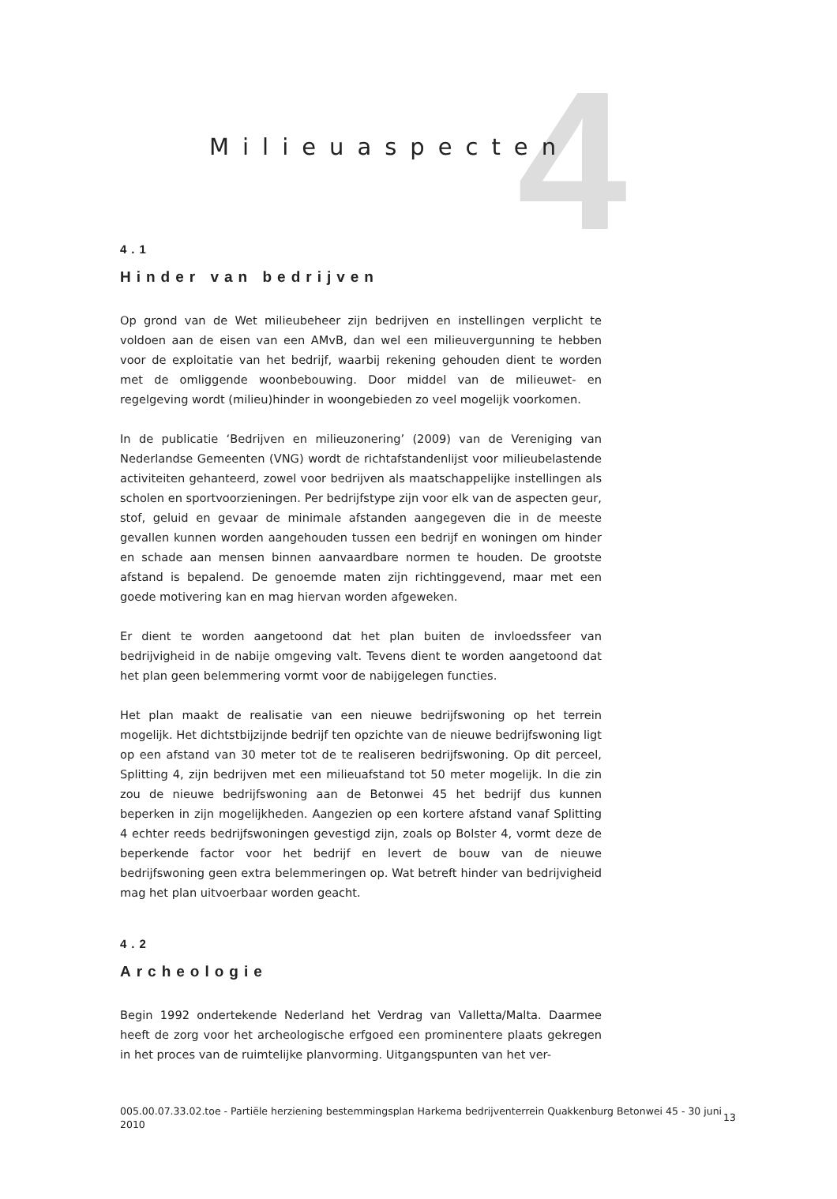4
Milieuaspecten
4.1
Hinder van bedrijven
Op grond van de Wet milieubeheer zijn bedrijven en instellingen verplicht te voldoen aan de eisen van een AMvB, dan wel een milieuvergunning te hebben voor de exploitatie van het bedrijf, waarbij rekening gehouden dient te worden met de omliggende woonbebouwing. Door middel van de milieuwet- en regelgeving wordt (milieu)hinder in woongebieden zo veel mogelijk voorkomen.
In de publicatie ‘Bedrijven en milieuzonering’ (2009) van de Vereniging van Nederlandse Gemeenten (VNG) wordt de richtafstandenlijst voor milieubelastende activiteiten gehanteerd, zowel voor bedrijven als maatschappelijke instellingen als scholen en sportvoorzieningen. Per bedrijfstype zijn voor elk van de aspecten geur, stof, geluid en gevaar de minimale afstanden aangegeven die in de meeste gevallen kunnen worden aangehouden tussen een bedrijf en woningen om hinder en schade aan mensen binnen aanvaardbare normen te houden. De grootste afstand is bepalend. De genoemde maten zijn richtinggevend, maar met een goede motivering kan en mag hiervan worden afgeweken.
Er dient te worden aangetoond dat het plan buiten de invloedssfeer van bedrijvigheid in de nabije omgeving valt. Tevens dient te worden aangetoond dat het plan geen belemmering vormt voor de nabijgelegen functies.
Het plan maakt de realisatie van een nieuwe bedrijfswoning op het terrein mogelijk. Het dichtstbijzijnde bedrijf ten opzichte van de nieuwe bedrijfswoning ligt op een afstand van 30 meter tot de te realiseren bedrijfswoning. Op dit perceel, Splitting 4, zijn bedrijven met een milieuafstand tot 50 meter mogelijk. In die zin zou de nieuwe bedrijfswoning aan de Betonwei 45 het bedrijf dus kunnen beperken in zijn mogelijkheden. Aangezien op een kortere afstand vanaf Splitting 4 echter reeds bedrijfswoningen gevestigd zijn, zoals op Bolster 4, vormt deze de beperkende factor voor het bedrijf en levert de bouw van de nieuwe bedrijfswoning geen extra belemmeringen op. Wat betreft hinder van bedrijvigheid mag het plan uitvoerbaar worden geacht.
4.2
Archeologie
Begin 1992 ondertekende Nederland het Verdrag van Valletta/Malta. Daarmee heeft de zorg voor het archeologische erfgoed een prominentere plaats gekregen in het proces van de ruimtelijke planvorming. Uitgangspunten van het ver-
005.00.07.33.02.toe - Partiële herziening bestemmingsplan Harkema bedrijventerrein Quakkenburg Betonwei 45 - 30 juni 2010
13